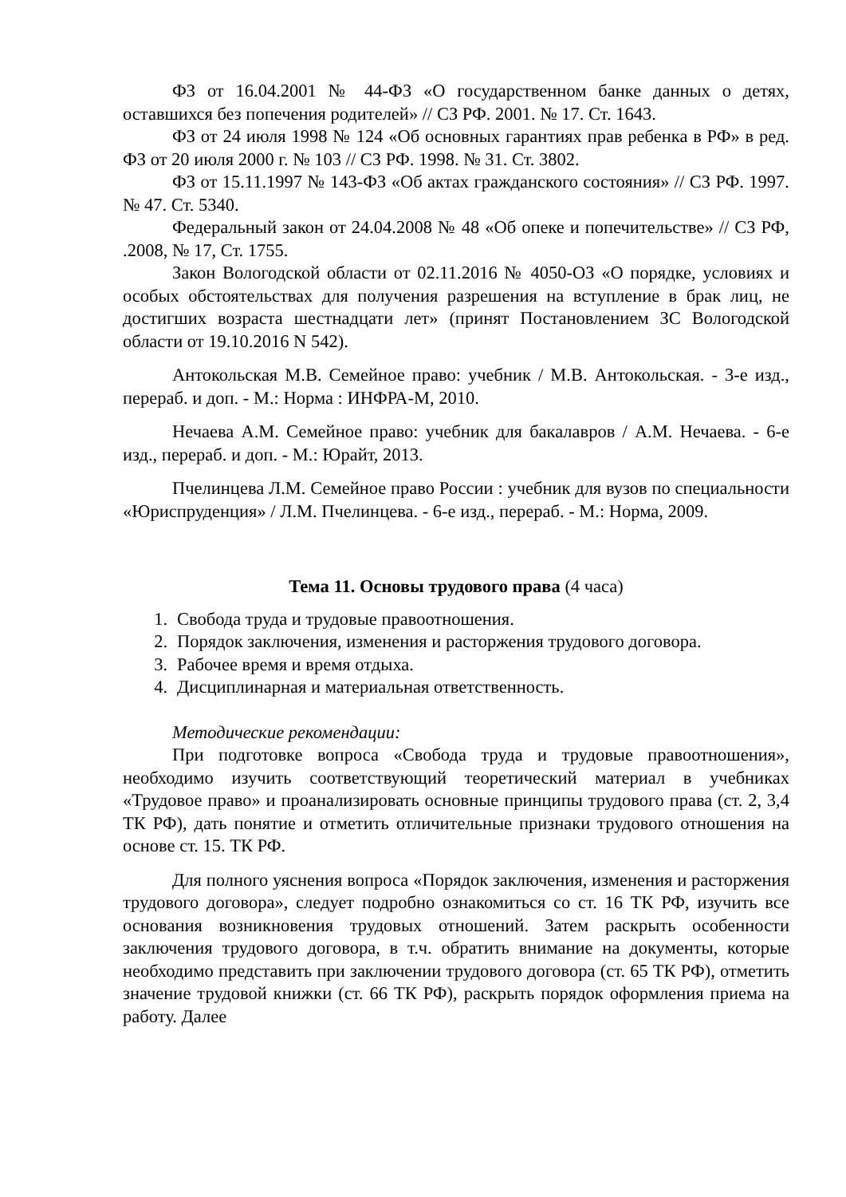ФЗ от 16.04.2001 № 44-ФЗ «О государственном банке данных о детях, оставшихся без попечения родителей» // СЗ РФ. 2001. № 17. Ст. 1643.
ФЗ от 24 июля 1998 № 124 «Об основных гарантиях прав ребенка в РФ» в ред. ФЗ от 20 июля 2000 г. № 103 // СЗ РФ. 1998. № 31. Ст. 3802.
ФЗ от 15.11.1997 № 143-ФЗ «Об актах гражданского состояния» // СЗ РФ. 1997. № 47. Ст. 5340.
Федеральный закон от 24.04.2008 № 48 «Об опеке и попечительстве» // СЗ РФ, .2008, № 17, Ст. 1755.
Закон Вологодской области от 02.11.2016 № 4050-ОЗ «О порядке, условиях и особых обстоятельствах для получения разрешения на вступление в брак лиц, не достигших возраста шестнадцати лет» (принят Постановлением ЗС Вологодской области от 19.10.2016 N 542).
Антокольская М.В. Семейное право: учебник / М.В. Антокольская. - 3-е изд., перераб. и доп. - М.: Норма : ИНФРА-М, 2010.
Нечаева А.М. Семейное право: учебник для бакалавров / А.М. Нечаева. - 6-е изд., перераб. и доп. - М.: Юрайт, 2013.
Пчелинцева Л.М. Семейное право России : учебник для вузов по специальности «Юриспруденция» / Л.М. Пчелинцева. - 6-е изд., перераб. - М.: Норма, 2009.
Тема 11. Основы трудового права (4 часа)
1. Свобода труда и трудовые правоотношения.
2. Порядок заключения, изменения и расторжения трудового договора.
3. Рабочее время и время отдыха.
4. Дисциплинарная и материальная ответственность.
Методические рекомендации:
При подготовке вопроса «Свобода труда и трудовые правоотношения», необходимо изучить соответствующий теоретический материал в учебниках «Трудовое право» и проанализировать основные принципы трудового права (ст. 2, 3,4 ТК РФ), дать понятие и отметить отличительные признаки трудового отношения на основе ст. 15. ТК РФ.
Для полного уяснения вопроса «Порядок заключения, изменения и расторжения трудового договора», следует подробно ознакомиться со ст. 16 ТК РФ, изучить все основания возникновения трудовых отношений. Затем раскрыть особенности заключения трудового договора, в т.ч. обратить внимание на документы, которые необходимо представить при заключении трудового договора (ст. 65 ТК РФ), отметить значение трудовой книжки (ст. 66 ТК РФ), раскрыть порядок оформления приема на работу. Далее